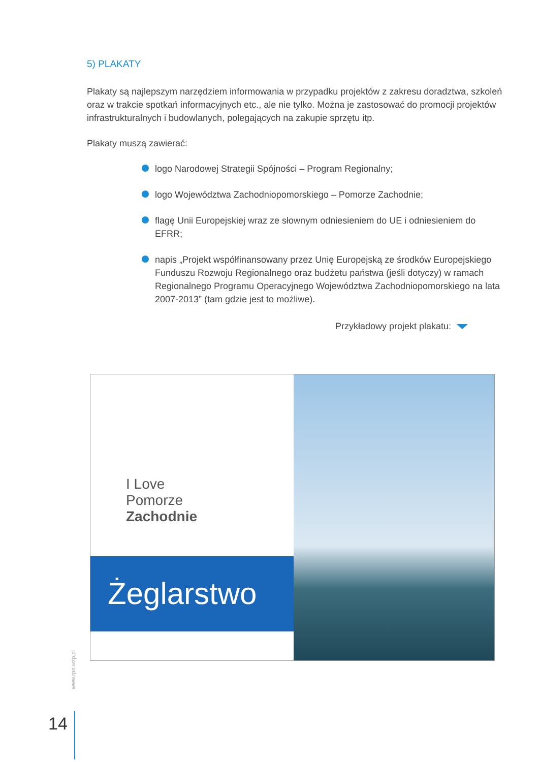5) PLAKATY
Plakaty są najlepszym narzędziem informowania w przypadku projektów z zakresu doradztwa, szkoleń oraz w trakcie spotkań informacyjnych etc., ale nie tylko. Można je zastosować do promocji projektów infrastrukturalnych i budowlanych, polegających na zakupie sprzętu itp.
Plakaty muszą zawierać:
logo Narodowej Strategii Spójności – Program Regionalny;
logo Województwa Zachodniopomorskiego – Pomorze Zachodnie;
flagę Unii Europejskiej wraz ze słownym odniesieniem do UE i odniesieniem do EFRR;
napis „Projekt współfinansowany przez Unię Europejską ze środków Europejskiego Funduszu Rozwoju Regionalnego oraz budżetu państwa (jeśli dotyczy) w ramach Regionalnego Programu Operacyjnego Województwa Zachodniopomorskiego na lata 2007-2013” (tam gdzie jest to możliwe).
Przykładowy projekt plakatu:
I Love
Pomorze
Zachodnie
Żeglarstwo
www.rpo.wzp.pl
14